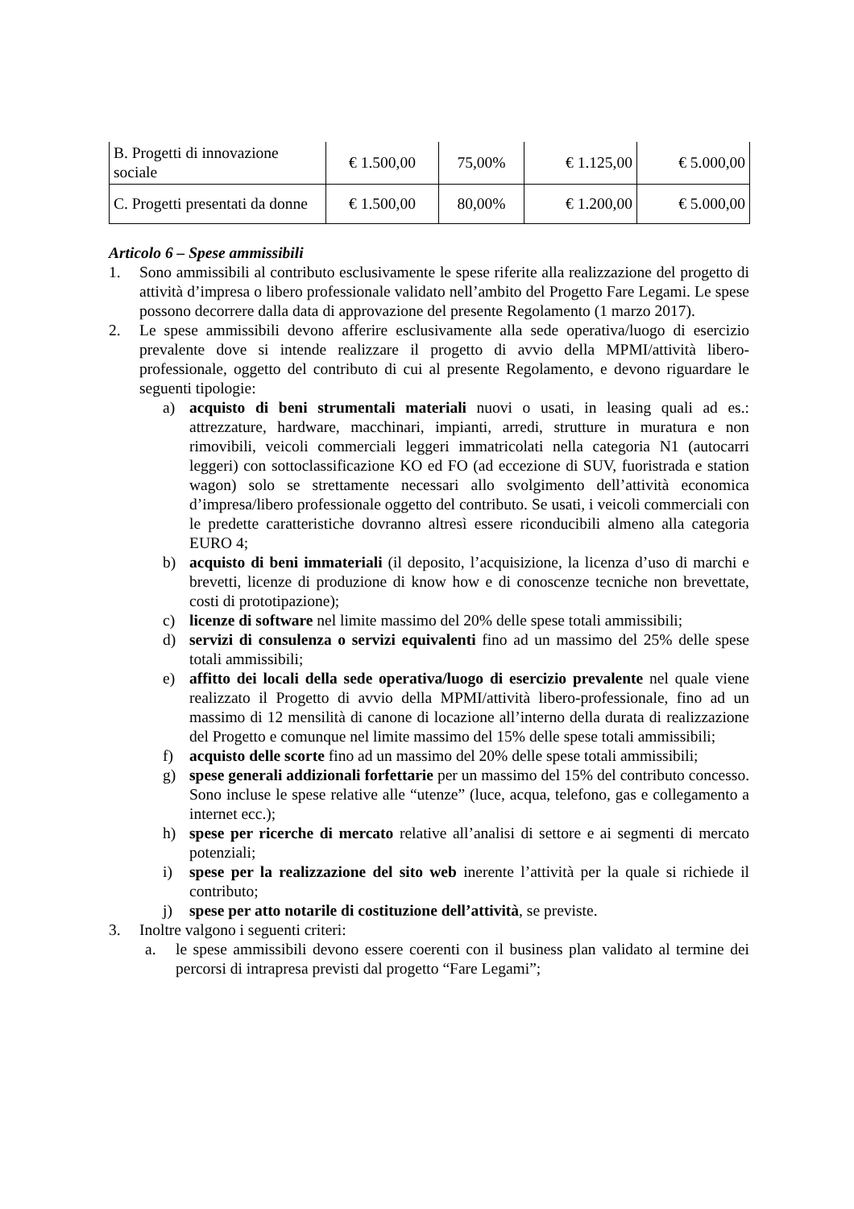| B. Progetti di innovazione sociale | € 1.500,00 | 75,00% | € 1.125,00 | € 5.000,00 |
| C. Progetti presentati da donne | € 1.500,00 | 80,00% | € 1.200,00 | € 5.000,00 |
Articolo 6 – Spese ammissibili
1. Sono ammissibili al contributo esclusivamente le spese riferite alla realizzazione del progetto di attività d’impresa o libero professionale validato nell’ambito del Progetto Fare Legami. Le spese possono decorrere dalla data di approvazione del presente Regolamento (1 marzo 2017).
2. Le spese ammissibili devono afferire esclusivamente alla sede operativa/luogo di esercizio prevalente dove si intende realizzare il progetto di avvio della MPMI/attività libero-professionale, oggetto del contributo di cui al presente Regolamento, e devono riguardare le seguenti tipologie:
a) acquisto di beni strumentali materiali nuovi o usati, in leasing quali ad es.: attrezzature, hardware, macchinari, impianti, arredi, strutture in muratura e non rimovibili, veicoli commerciali leggeri immatricolati nella categoria N1 (autocarri leggeri) con sottoclassificazione KO ed FO (ad eccezione di SUV, fuoristrada e station wagon) solo se strettamente necessari allo svolgimento dell’attività economica d’impresa/libero professionale oggetto del contributo. Se usati, i veicoli commerciali con le predette caratteristiche dovranno altresì essere riconducibili almeno alla categoria EURO 4;
b) acquisto di beni immateriali (il deposito, l’acquisizione, la licenza d’uso di marchi e brevetti, licenze di produzione di know how e di conoscenze tecniche non brevettate, costi di prototipazione);
c) licenze di software nel limite massimo del 20% delle spese totali ammissibili;
d) servizi di consulenza o servizi equivalenti fino ad un massimo del 25% delle spese totali ammissibili;
e) affitto dei locali della sede operativa/luogo di esercizio prevalente nel quale viene realizzato il Progetto di avvio della MPMI/attività libero-professionale, fino ad un massimo di 12 mensilità di canone di locazione all’interno della durata di realizzazione del Progetto e comunque nel limite massimo del 15% delle spese totali ammissibili;
f) acquisto delle scorte fino ad un massimo del 20% delle spese totali ammissibili;
g) spese generali addizionali forfettarie per un massimo del 15% del contributo concesso. Sono incluse le spese relative alle “utenze” (luce, acqua, telefono, gas e collegamento a internet ecc.);
h) spese per ricerche di mercato relative all’analisi di settore e ai segmenti di mercato potenziali;
i) spese per la realizzazione del sito web inerente l’attività per la quale si richiede il contributo;
j) spese per atto notarile di costituzione dell’attività, se previste.
3. Inoltre valgono i seguenti criteri:
a. le spese ammissibili devono essere coerenti con il business plan validato al termine dei percorsi di intrapresa previsti dal progetto “Fare Legami”;